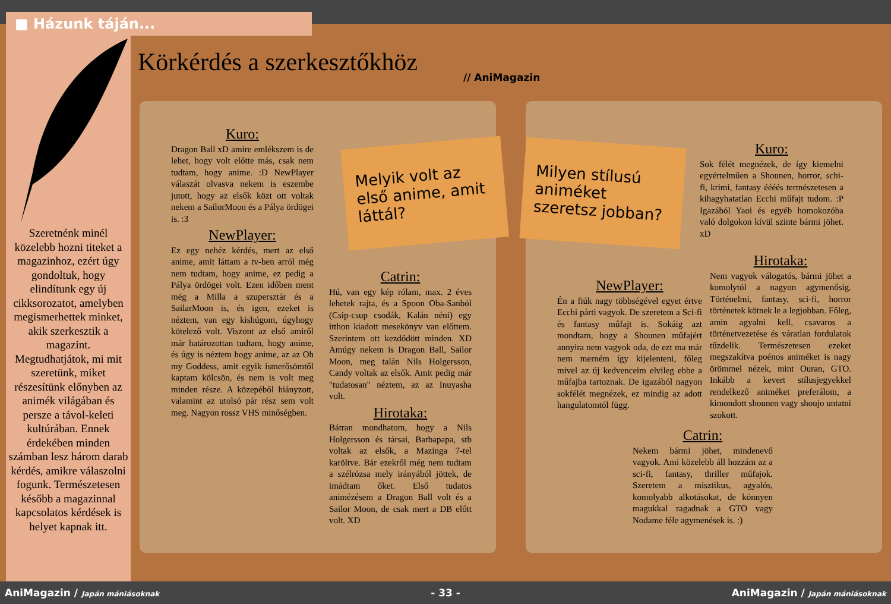■ Házunk táján...
Szeretnénk minél közelebb hozni titeket a magazinhoz, ezért úgy gondoltuk, hogy elindítunk egy új cikksorozatot, amelyben megismerhettek minket, akik szerkesztik a magazint. Megtudhatjátok, mi mit szeretünk, miket részesítünk előnyben az animék világában és persze a távol-keleti kultúrában. Ennek érdekében minden számban lesz három darab kérdés, amikre válaszolni fogunk. Természetesen később a magazinnal kapcsolatos kérdések is helyet kapnak itt.
Körkérdés a szerkesztőkhöz // AniMagazin
Kuro:
Dragon Ball xD amire emlékszem is de lehet, hogy volt előtte más, csak nem tudtam, hogy anime. :D NewPlayer válaszát olvasva nekem is eszembe jutott, hogy az elsők közt ott voltak nekem a SailorMoon és a Pálya ördögei is. :3
NewPlayer:
Ez egy nehéz kérdés, mert az első anime, amit láttam a tv-ben arról még nem tudtam, hogy anime, ez pedig a Pálya ördögei volt. Ezen időben ment még a Milla a szupersztár és a SailarMoon is, és igen, ezeket is néztem, van egy kishúgom, úgyhogy kötelező volt. Viszont az első amiről már határozottan tudtam, hogy anime, és úgy is néztem hogy anime, az az Oh my Goddess, amit egyik ismerősömtől kaptam kölcsön, és nem is volt meg minden része. A közepéből hiányzott, valamint az utolsó pár rész sem volt meg. Nagyon rossz VHS minőségben.
Melyik volt az első anime, amit láttál?
Milyen stílusú animéket szeretsz jobban?
Catrin:
Hú, van egy kép rólam, max. 2 éves lehetek rajta, és a Spoon Oba-Sanból (Csip-csup csodák, Kalán néni) egy itthon kiadott mesekönyv van előttem. Szerintem ott kezdődött minden. XD Amúgy nekem is Dragon Ball, Sailor Moon, meg talán Nils Holgersson, Candy voltak az elsők. Amit pedig már "tudatosan" néztem, az az Inuyasha volt.
Hirotaka:
Bátran mondhatom, hogy a Nils Holgersson és társai, Barbapapa, stb voltak az elsők, a Mazinga 7-tel karöltve. Bár ezekről még nem tudtam a szélrózsa mely irányából jöttek, de imádtam őket. Első tudatos animézésem a Dragon Ball volt és a Sailor Moon, de csak mert a DB előtt volt. XD
Kuro:
Sok félét megnézek, de így kiemelni egyértelműen a Shounen, horror, schi-fi, krimi, fantasy éééés természetesen a kihagyhatatlan Ecchi műfajt tudom. :P Igazából Yaoi és egyéb homokozóba való dolgokon kívül szinte bármi jöhet. xD
NewPlayer:
Én a fiúk nagy többségével egyet értve Ecchi párti vagyok. De szeretem a Sci-fi és fantasy műfajt is. Sokáig azt mondtam, hogy a Shounen műfajért annyira nem vagyok oda, de ezt ma már nem merném így kijelenteni, főleg mivel az új kedvenceim elvileg ebbe a műfajba tartoznak. De igazából nagyon sokfélét megnézek, ez mindig az adott hangulatomtól függ.
Hirotaka:
Nem vagyok válogatós, bármi jöhet a komolytól a nagyon agymenősig. Történelmi, fantasy, sci-fi, horror történetek kötnek le a legjobban. Főleg, amin agyalni kell, csavaros a történetvezetése és váratlan fordulatok tűzdelik. Természetesen ezeket megszakítva poénos animéket is nagy örömmel nézek, mint Ouran, GTO. Inkább a kevert stílusjegyekkel rendelkező animéket preferálom, a kimondott shounen vagy shoujo untatni szokott.
Catrin:
Nekem bármi jöhet, mindenevő vagyok. Ami közelebb áll hozzám az a sci-fi, fantasy, thriller műfajok. Szeretem a misztikus, agyalós, komolyabb alkotásokat, de könnyen magukkal ragadnak a GTO vagy Nodame féle agymenések is. :)
AniMagazin / Japán mániásoknak - 33 - AniMagazin / Japán mániásoknak